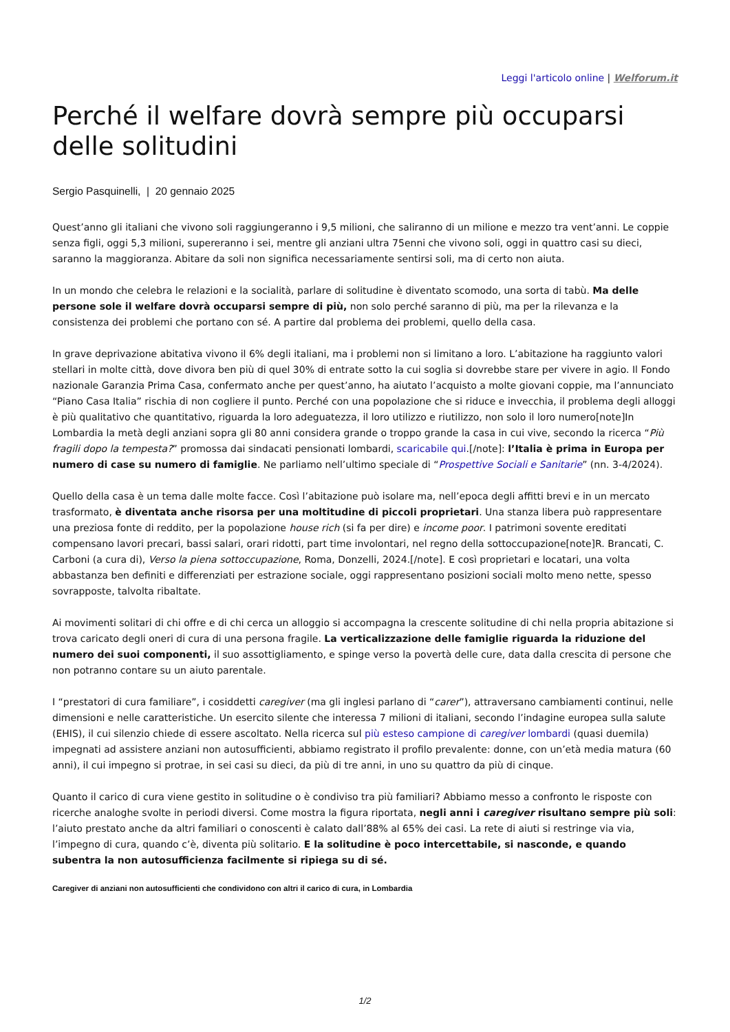Leggi l'articolo online | Welforum.it
Perché il welfare dovrà sempre più occuparsi delle solitudini
Sergio Pasquinelli, | 20 gennaio 2025
Quest’anno gli italiani che vivono soli raggiungeranno i 9,5 milioni, che saliranno di un milione e mezzo tra vent’anni. Le coppie senza figli, oggi 5,3 milioni, supereranno i sei, mentre gli anziani ultra 75enni che vivono soli, oggi in quattro casi su dieci, saranno la maggioranza. Abitare da soli non significa necessariamente sentirsi soli, ma di certo non aiuta.
In un mondo che celebra le relazioni e la socialità, parlare di solitudine è diventato scomodo, una sorta di tabù. Ma delle persone sole il welfare dovrà occuparsi sempre di più, non solo perché saranno di più, ma per la rilevanza e la consistenza dei problemi che portano con sé. A partire dal problema dei problemi, quello della casa.
In grave deprivazione abitativa vivono il 6% degli italiani, ma i problemi non si limitano a loro. L’abitazione ha raggiunto valori stellari in molte città, dove divora ben più di quel 30% di entrate sotto la cui soglia si dovrebbe stare per vivere in agio. Il Fondo nazionale Garanzia Prima Casa, confermato anche per quest’anno, ha aiutato l’acquisto a molte giovani coppie, ma l’annunciato “Piano Casa Italia” rischia di non cogliere il punto. Perché con una popolazione che si riduce e invecchia, il problema degli alloggi è più qualitativo che quantitativo, riguarda la loro adeguatezza, il loro utilizzo e riutilizzo, non solo il loro numero[note]In Lombardia la metà degli anziani sopra gli 80 anni considera grande o troppo grande la casa in cui vive, secondo la ricerca “Più fragili dopo la tempesta?” promossa dai sindacati pensionati lombardi, scaricabile qui.[/note]: l’Italia è prima in Europa per numero di case su numero di famiglie. Ne parliamo nell’ultimo speciale di “Prospettive Sociali e Sanitarie” (nn. 3-4/2024).
Quello della casa è un tema dalle molte facce. Così l’abitazione può isolare ma, nell’epoca degli affitti brevi e in un mercato trasformato, è diventata anche risorsa per una moltitudine di piccoli proprietari. Una stanza libera può rappresentare una preziosa fonte di reddito, per la popolazione house rich (si fa per dire) e income poor. I patrimoni sovente ereditati compensano lavori precari, bassi salari, orari ridotti, part time involontari, nel regno della sottoccupazione[note]R. Brancati, C. Carboni (a cura di), Verso la piena sottoccupazione, Roma, Donzelli, 2024.[/note]. E così proprietari e locatari, una volta abbastanza ben definiti e differenziati per estrazione sociale, oggi rappresentano posizioni sociali molto meno nette, spesso sovrapposte, talvolta ribaltate.
Ai movimenti solitari di chi offre e di chi cerca un alloggio si accompagna la crescente solitudine di chi nella propria abitazione si trova caricato degli oneri di cura di una persona fragile. La verticalizzazione delle famiglie riguarda la riduzione del numero dei suoi componenti, il suo assottigliamento, e spinge verso la povertà delle cure, data dalla crescita di persone che non potranno contare su un aiuto parentale.
I “prestatori di cura familiare”, i cosiddetti caregiver (ma gli inglesi parlano di “carer”), attraversano cambiamenti continui, nelle dimensioni e nelle caratteristiche. Un esercito silente che interessa 7 milioni di italiani, secondo l’indagine europea sulla salute (EHIS), il cui silenzio chiede di essere ascoltato. Nella ricerca sul più esteso campione di caregiver lombardi (quasi duemila) impegnati ad assistere anziani non autosufficienti, abbiamo registrato il profilo prevalente: donne, con un’età media matura (60 anni), il cui impegno si protrae, in sei casi su dieci, da più di tre anni, in uno su quattro da più di cinque.
Quanto il carico di cura viene gestito in solitudine o è condiviso tra più familiari? Abbiamo messo a confronto le risposte con ricerche analoghe svolte in periodi diversi. Come mostra la figura riportata, negli anni i caregiver risultano sempre più soli: l’aiuto prestato anche da altri familiari o conoscenti è calato dall’88% al 65% dei casi. La rete di aiuti si restringe via via, l’impegno di cura, quando c’è, diventa più solitario. E la solitudine è poco intercettabile, si nasconde, e quando subentra la non autosufficienza facilmente si ripiega su di sé.
Caregiver di anziani non autosufficienti che condividono con altri il carico di cura, in Lombardia
1/2